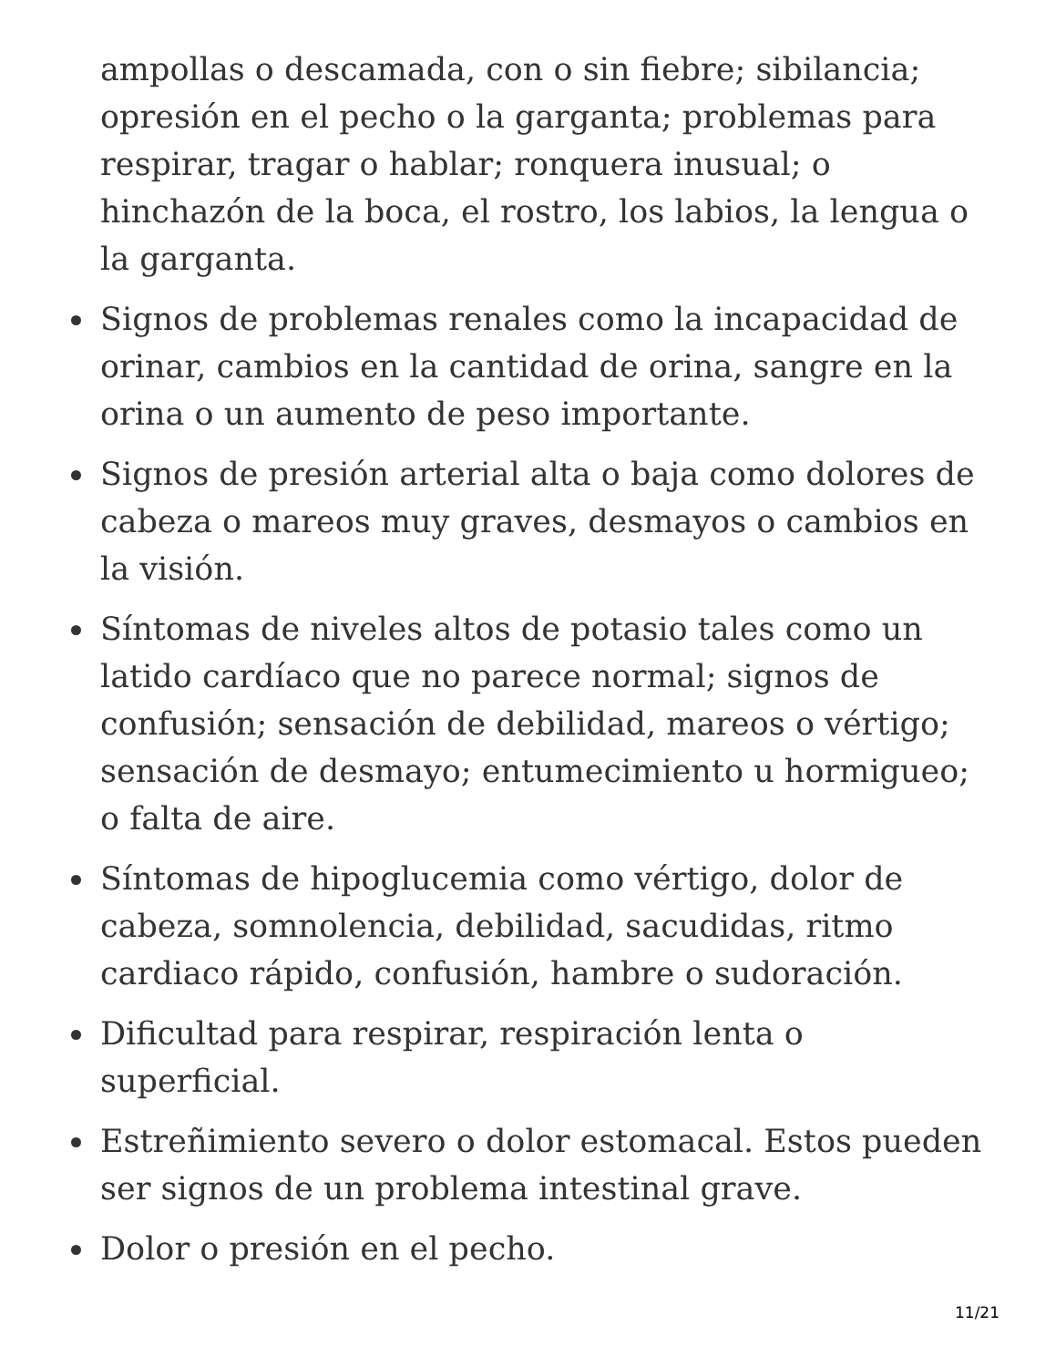ampollas o descamada, con o sin fiebre; sibilancia; opresión en el pecho o la garganta; problemas para respirar, tragar o hablar; ronquera inusual; o hinchazón de la boca, el rostro, los labios, la lengua o la garganta.
Signos de problemas renales como la incapacidad de orinar, cambios en la cantidad de orina, sangre en la orina o un aumento de peso importante.
Signos de presión arterial alta o baja como dolores de cabeza o mareos muy graves, desmayos o cambios en la visión.
Síntomas de niveles altos de potasio tales como un latido cardíaco que no parece normal; signos de confusión; sensación de debilidad, mareos o vértigo; sensación de desmayo; entumecimiento u hormigueo; o falta de aire.
Síntomas de hipoglucemia como vértigo, dolor de cabeza, somnolencia, debilidad, sacudidas, ritmo cardiaco rápido, confusión, hambre o sudoración.
Dificultad para respirar, respiración lenta o superficial.
Estreñimiento severo o dolor estomacal. Estos pueden ser signos de un problema intestinal grave.
Dolor o presión en el pecho.
11/21